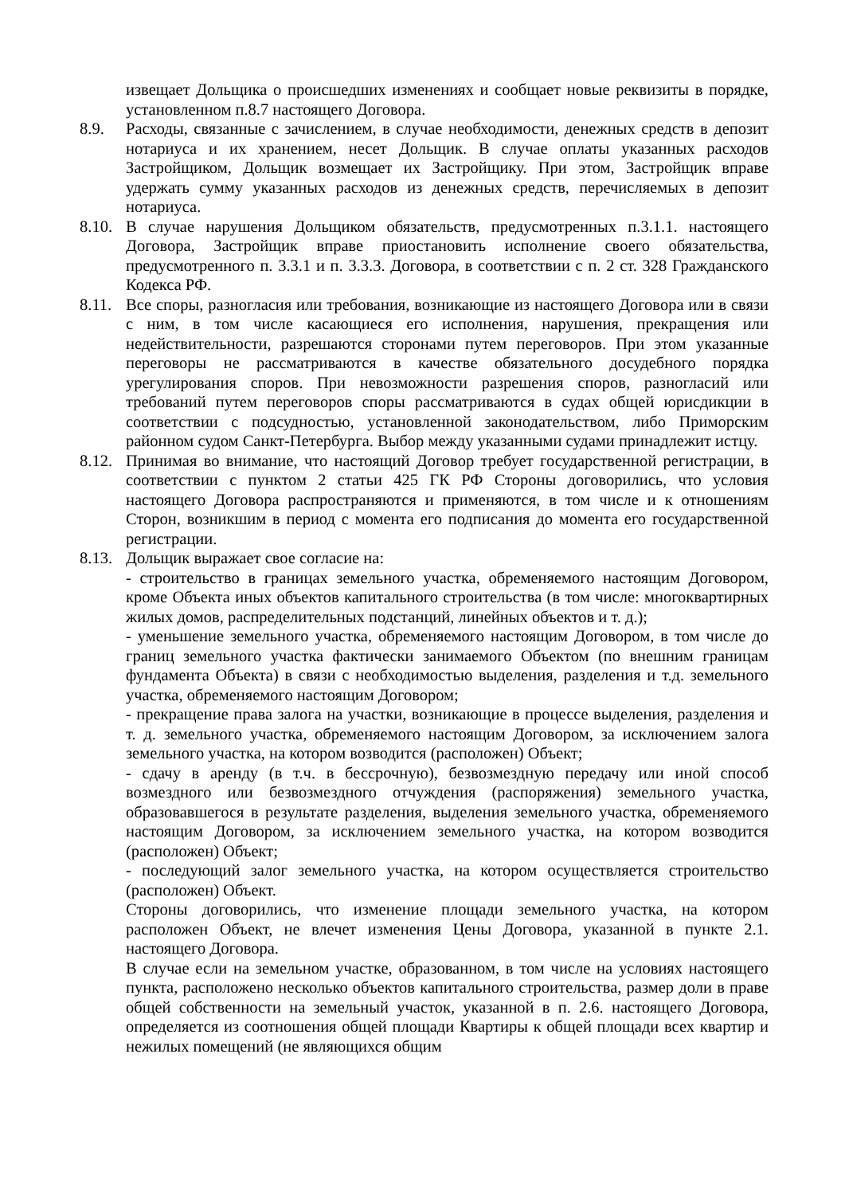извещает Дольщика о происшедших изменениях и сообщает новые реквизиты в порядке, установленном п.8.7 настоящего Договора.
8.9. Расходы, связанные с зачислением, в случае необходимости, денежных средств в депозит нотариуса и их хранением, несет Дольщик. В случае оплаты указанных расходов Застройщиком, Дольщик возмещает их Застройщику. При этом, Застройщик вправе удержать сумму указанных расходов из денежных средств, перечисляемых в депозит нотариуса.
8.10.
В случае нарушения Дольщиком обязательств, предусмотренных п.3.1.1. настоящего Договора, Застройщик вправе приостановить исполнение своего обязательства, предусмотренного п. 3.3.1 и п. 3.3.3. Договора, в соответствии с п. 2 ст. 328 Гражданского Кодекса РФ.
8.11.
Все споры, разногласия или требования, возникающие из настоящего Договора или в связи с ним, в том числе касающиеся его исполнения, нарушения, прекращения или недействительности, разрешаются сторонами путем переговоров. При этом указанные переговоры не рассматриваются в качестве обязательного досудебного порядка урегулирования споров. При невозможности разрешения споров, разногласий или требований путем переговоров споры рассматриваются в судах общей юрисдикции в соответствии с подсудностью, установленной законодательством, либо Приморским районном судом Санкт-Петербурга. Выбор между указанными судами принадлежит истцу.
8.12.
Принимая во внимание, что настоящий Договор требует государственной регистрации, в соответствии с пунктом 2 статьи 425 ГК РФ Стороны договорились, что условия настоящего Договора распространяются и применяются, в том числе и к отношениям Сторон, возникшим в период с момента его подписания до момента его государственной регистрации.
8.13.
Дольщик выражает свое согласие на:
- строительство в границах земельного участка, обременяемого настоящим Договором, кроме Объекта иных объектов капитального строительства (в том числе: многоквартирных жилых домов, распределительных подстанций, линейных объектов и т. д.);
- уменьшение земельного участка, обременяемого настоящим Договором, в том числе до границ земельного участка фактически занимаемого Объектом (по внешним границам фундамента Объекта) в связи с необходимостью выделения, разделения и т.д. земельного участка, обременяемого настоящим Договором;
- прекращение права залога на участки, возникающие в процессе выделения, разделения и т. д. земельного участка, обременяемого настоящим Договором, за исключением залога земельного участка, на котором возводится (расположен) Объект;
- сдачу в аренду (в т.ч. в бессрочную), безвозмездную передачу или иной способ возмездного или безвозмездного отчуждения (распоряжения) земельного участка, образовавшегося в результате разделения, выделения земельного участка, обременяемого настоящим Договором, за исключением земельного участка, на котором возводится (расположен) Объект;
- последующий залог земельного участка, на котором осуществляется строительство (расположен) Объект.
Стороны договорились, что изменение площади земельного участка, на котором расположен Объект, не влечет изменения Цены Договора, указанной в пункте 2.1. настоящего Договора.
В случае если на земельном участке, образованном, в том числе на условиях настоящего пункта, расположено несколько объектов капитального строительства, размер доли в праве общей собственности на земельный участок, указанной в п. 2.6. настоящего Договора, определяется из соотношения общей площади Квартиры к общей площади всех квартир и нежилых помещений (не являющихся общим